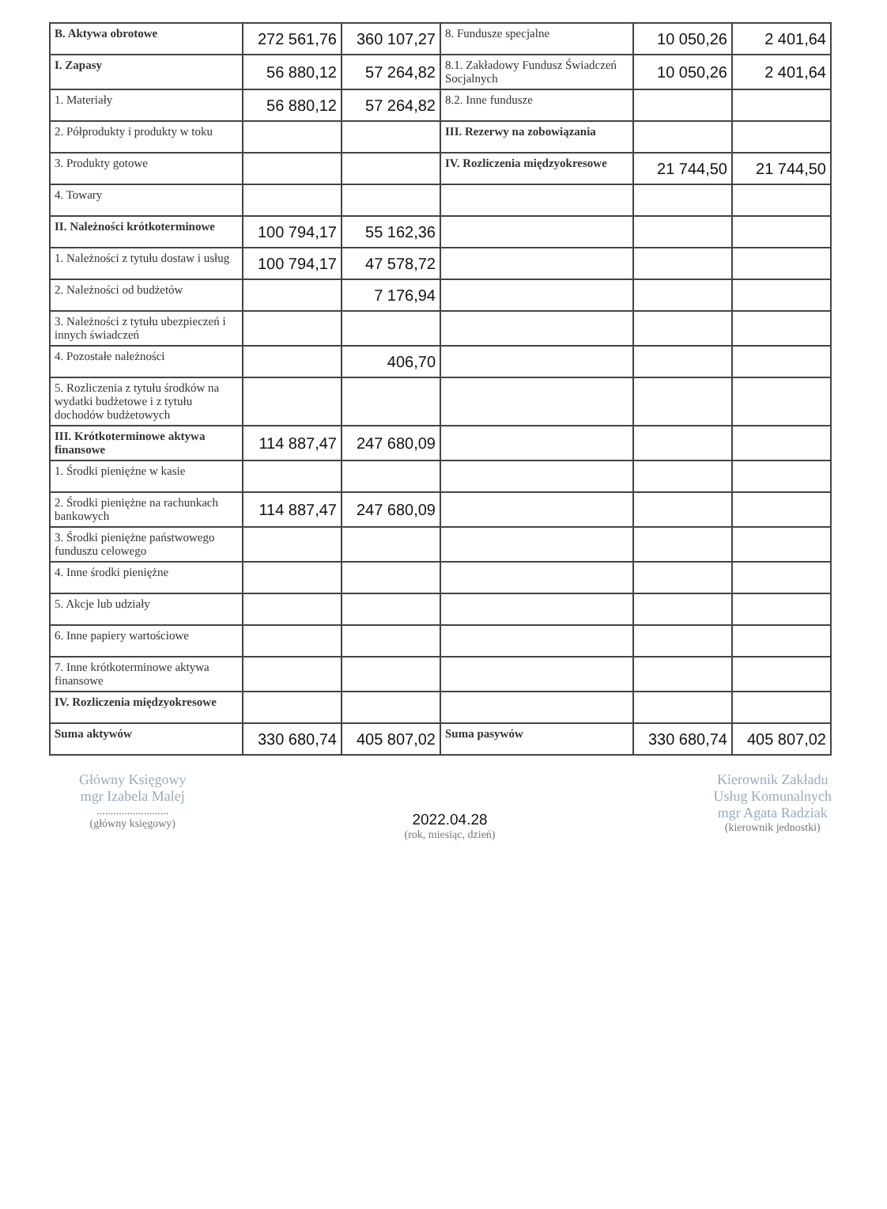| B. Aktywa obrotowe | 272 561,76 | 360 107,27 | 8. Fundusze specjalne | 10 050,26 | 2 401,64 |
| I. Zapasy | 56 880,12 | 57 264,82 | 8.1. Zakładowy Fundusz Świadczeń Socjalnych | 10 050,26 | 2 401,64 |
| 1. Materiały | 56 880,12 | 57 264,82 | 8.2. Inne fundusze | | |
| 2. Półprodukty i produkty w toku | | | III. Rezerwy na zobowiązania | | |
| 3. Produkty gotowe | | | IV. Rozliczenia międzyokresowe | 21 744,50 | 21 744,50 |
| 4. Towary | | | | | |
| II. Należności krótkoterminowe | 100 794,17 | 55 162,36 | | | |
| 1. Należności z tytułu dostaw i usług | 100 794,17 | 47 578,72 | | | |
| 2. Należności od budżetów | | 7 176,94 | | | |
| 3. Należności z tytułu ubezpieczeń i innych świadczeń | | | | | |
| 4. Pozostałe należności | | 406,70 | | | |
| 5. Rozliczenia z tytułu środków na wydatki budżetowe i z tytułu dochodów budżetowych | | | | | |
| III. Krótkoterminowe aktywa finansowe | 114 887,47 | 247 680,09 | | | |
| 1. Środki pieniężne w kasie | | | | | |
| 2. Środki pieniężne na rachunkach bankowych | 114 887,47 | 247 680,09 | | | |
| 3. Środki pieniężne państwowego funduszu celowego | | | | | |
| 4. Inne środki pieniężne | | | | | |
| 5. Akcje lub udziały | | | | | |
| 6. Inne papiery wartościowe | | | | | |
| 7. Inne krótkoterminowe aktywa finansowe | | | | | |
| IV. Rozliczenia międzyokresowe | | | | | |
| Suma aktywów | 330 680,74 | 405 807,02 | Suma pasywów | 330 680,74 | 405 807,02 |
Główny Księgowy
mgr Izabela Malej
..........................
(główny księgowy)
2022.04.28
(rok, miesiąc, dzień)
Kierownik Zakładu
Usług Komunalnych
mgr Agata Radziak
(kierownik jednostki)